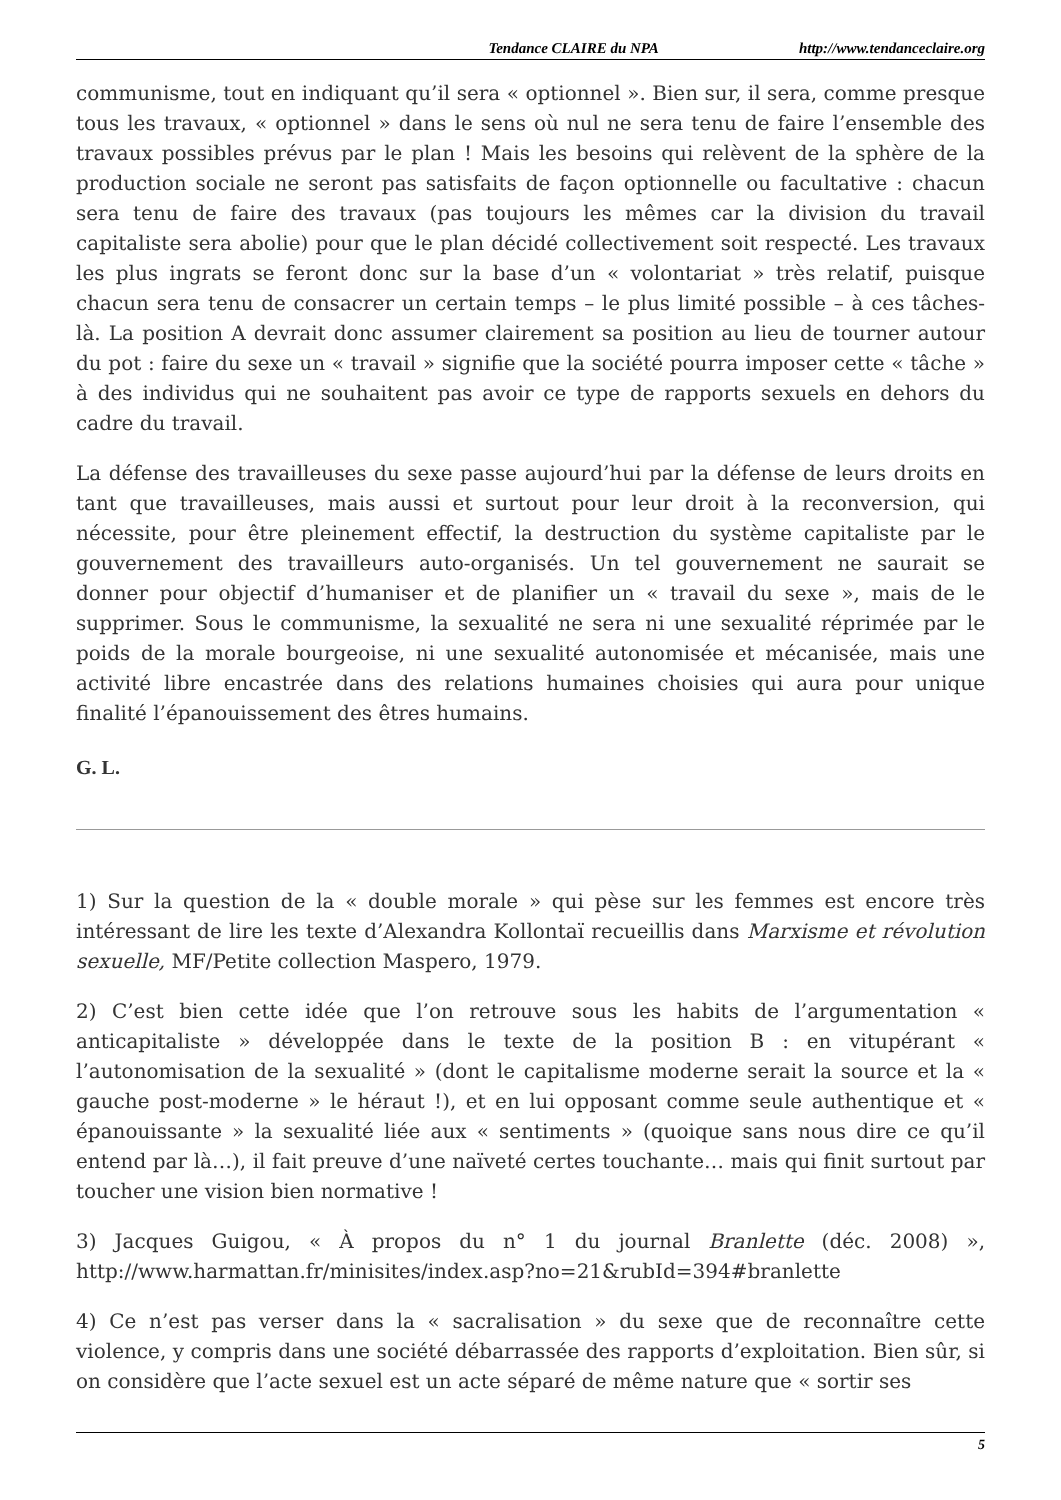Tendance CLAIRE du NPA http://www.tendanceclaire.org
communisme, tout en indiquant qu’il sera « optionnel ». Bien sur, il sera, comme presque tous les travaux, « optionnel » dans le sens où nul ne sera tenu de faire l’ensemble des travaux possibles prévus par le plan ! Mais les besoins qui relèvent de la sphère de la production sociale ne seront pas satisfaits de façon optionnelle ou facultative : chacun sera tenu de faire des travaux (pas toujours les mêmes car la division du travail capitaliste sera abolie) pour que le plan décidé collectivement soit respecté. Les travaux les plus ingrats se feront donc sur la base d’un « volontariat » très relatif, puisque chacun sera tenu de consacrer un certain temps – le plus limité possible – à ces tâches-là. La position A devrait donc assumer clairement sa position au lieu de tourner autour du pot : faire du sexe un « travail » signifie que la société pourra imposer cette « tâche » à des individus qui ne souhaitent pas avoir ce type de rapports sexuels en dehors du cadre du travail.
La défense des travailleuses du sexe passe aujourd’hui par la défense de leurs droits en tant que travailleuses, mais aussi et surtout pour leur droit à la reconversion, qui nécessite, pour être pleinement effectif, la destruction du système capitaliste par le gouvernement des travailleurs auto-organisés. Un tel gouvernement ne saurait se donner pour objectif d’humaniser et de planifier un « travail du sexe », mais de le supprimer. Sous le communisme, la sexualité ne sera ni une sexualité réprimée par le poids de la morale bourgeoise, ni une sexualité autonomisée et mécanisée, mais une activité libre encastrée dans des relations humaines choisies qui aura pour unique finalité l’épanouissement des êtres humains.
G. L.
1) Sur la question de la « double morale » qui pèse sur les femmes est encore très intéressant de lire les texte d’Alexandra Kollontaï recueillis dans Marxisme et révolution sexuelle, MF/Petite collection Maspero, 1979.
2) C’est bien cette idée que l’on retrouve sous les habits de l’argumentation « anticapitaliste » développée dans le texte de la position B : en vitupérant « l’autonomisation de la sexualité » (dont le capitalisme moderne serait la source et la « gauche post-moderne » le héraut !), et en lui opposant comme seule authentique et « épanouissante » la sexualité liée aux « sentiments » (quoique sans nous dire ce qu’il entend par là…), il fait preuve d’une naïveté certes touchante… mais qui finit surtout par toucher une vision bien normative !
3) Jacques Guigou, « À propos du n° 1 du journal Branlette (déc. 2008) », http://www.harmattan.fr/minisites/index.asp?no=21&rubId=394#branlette
4) Ce n’est pas verser dans la « sacralisation » du sexe que de reconnaître cette violence, y compris dans une société débarrassée des rapports d’exploitation. Bien sûr, si on considère que l’acte sexuel est un acte séparé de même nature que « sortir ses
5